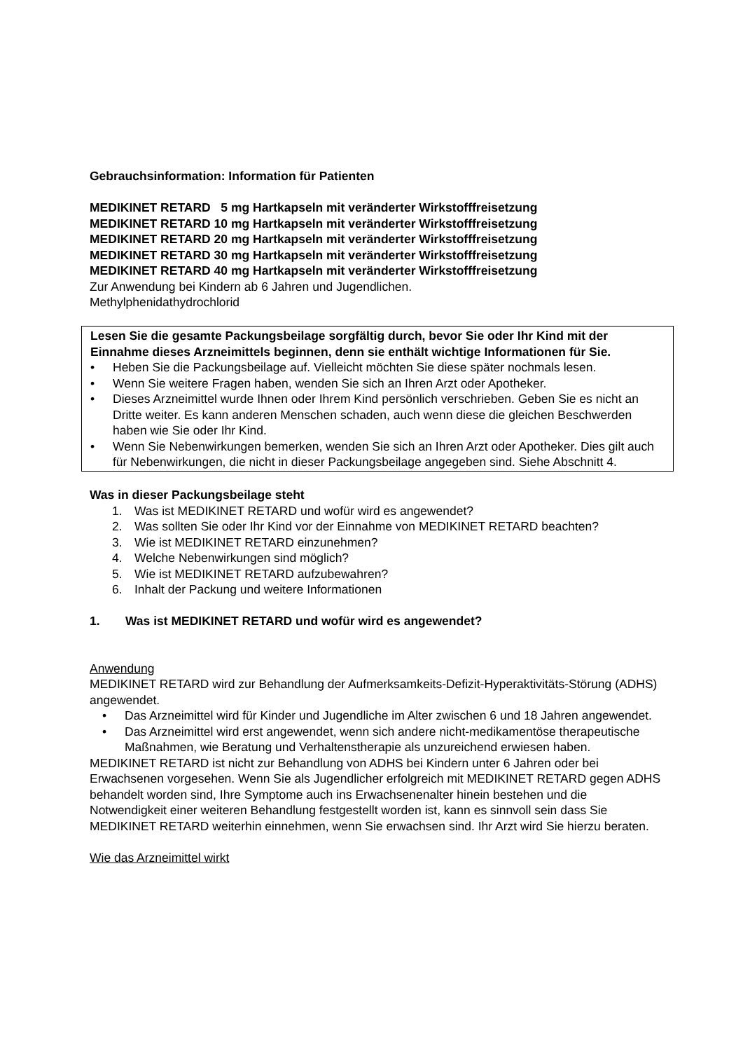Gebrauchsinformation: Information für Patienten
MEDIKINET RETARD 5 mg Hartkapseln mit veränderter Wirkstofffreisetzung
MEDIKINET RETARD 10 mg Hartkapseln mit veränderter Wirkstofffreisetzung
MEDIKINET RETARD 20 mg Hartkapseln mit veränderter Wirkstofffreisetzung
MEDIKINET RETARD 30 mg Hartkapseln mit veränderter Wirkstofffreisetzung
MEDIKINET RETARD 40 mg Hartkapseln mit veränderter Wirkstofffreisetzung
Zur Anwendung bei Kindern ab 6 Jahren und Jugendlichen.
Methylphenidathydrochlorid
Lesen Sie die gesamte Packungsbeilage sorgfältig durch, bevor Sie oder Ihr Kind mit der Einnahme dieses Arzneimittels beginnen, denn sie enthält wichtige Informationen für Sie.
• Heben Sie die Packungsbeilage auf. Vielleicht möchten Sie diese später nochmals lesen.
• Wenn Sie weitere Fragen haben, wenden Sie sich an Ihren Arzt oder Apotheker.
• Dieses Arzneimittel wurde Ihnen oder Ihrem Kind persönlich verschrieben. Geben Sie es nicht an Dritte weiter. Es kann anderen Menschen schaden, auch wenn diese die gleichen Beschwerden haben wie Sie oder Ihr Kind.
• Wenn Sie Nebenwirkungen bemerken, wenden Sie sich an Ihren Arzt oder Apotheker. Dies gilt auch für Nebenwirkungen, die nicht in dieser Packungsbeilage angegeben sind. Siehe Abschnitt 4.
Was in dieser Packungsbeilage steht
1. Was ist MEDIKINET RETARD und wofür wird es angewendet?
2. Was sollten Sie oder Ihr Kind vor der Einnahme von MEDIKINET RETARD beachten?
3. Wie ist MEDIKINET RETARD einzunehmen?
4. Welche Nebenwirkungen sind möglich?
5. Wie ist MEDIKINET RETARD aufzubewahren?
6. Inhalt der Packung und weitere Informationen
1. Was ist MEDIKINET RETARD und wofür wird es angewendet?
Anwendung
MEDIKINET RETARD wird zur Behandlung der Aufmerksamkeits-Defizit-Hyperaktivitäts-Störung (ADHS) angewendet.
• Das Arzneimittel wird für Kinder und Jugendliche im Alter zwischen 6 und 18 Jahren angewendet.
• Das Arzneimittel wird erst angewendet, wenn sich andere nicht-medikamentöse therapeutische Maßnahmen, wie Beratung und Verhaltenstherapie als unzureichend erwiesen haben.
MEDIKINET RETARD ist nicht zur Behandlung von ADHS bei Kindern unter 6 Jahren oder bei Erwachsenen vorgesehen. Wenn Sie als Jugendlicher erfolgreich mit MEDIKINET RETARD gegen ADHS behandelt worden sind, Ihre Symptome auch ins Erwachsenenalter hinein bestehen und die Notwendigkeit einer weiteren Behandlung festgestellt worden ist, kann es sinnvoll sein dass Sie MEDIKINET RETARD weiterhin einnehmen, wenn Sie erwachsen sind. Ihr Arzt wird Sie hierzu beraten.
Wie das Arzneimittel wirkt